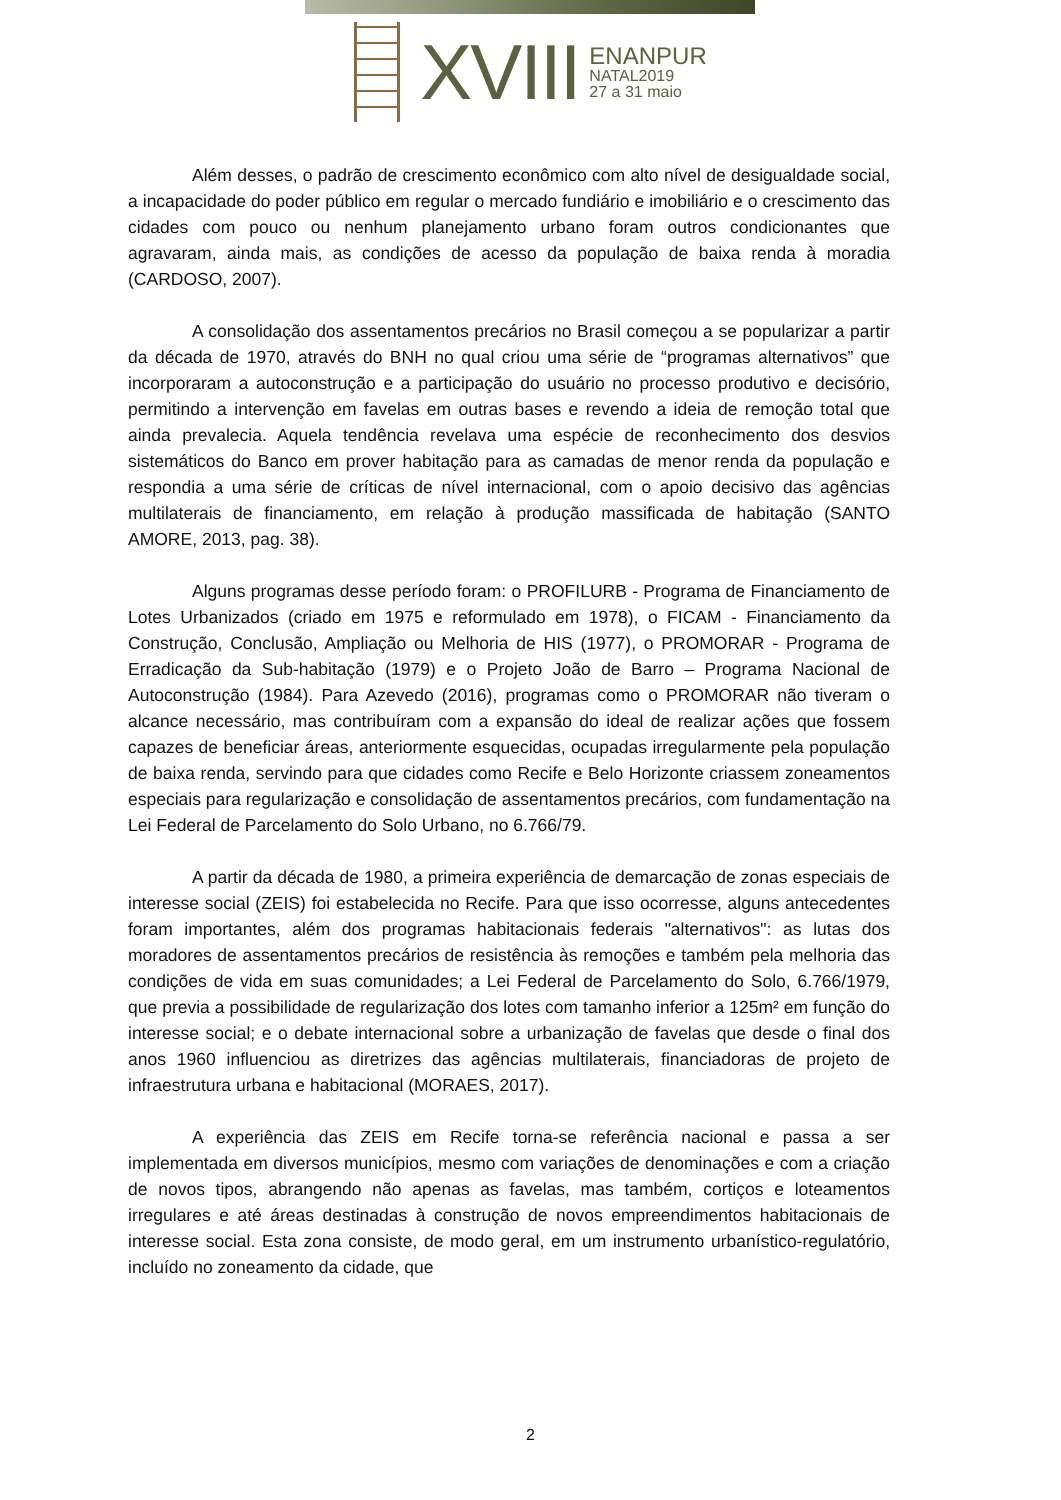XVIII
ENANPUR
NATAL2019
27 a 31 maio
Além desses, o padrão de crescimento econômico com alto nível de desigualdade social, a incapacidade do poder público em regular o mercado fundiário e imobiliário e o crescimento das cidades com pouco ou nenhum planejamento urbano foram outros condicionantes que agravaram, ainda mais, as condições de acesso da população de baixa renda à moradia (CARDOSO, 2007).
A consolidação dos assentamentos precários no Brasil começou a se popularizar a partir da década de 1970, através do BNH no qual criou uma série de “programas alternativos” que incorporaram a autoconstrução e a participação do usuário no processo produtivo e decisório, permitindo a intervenção em favelas em outras bases e revendo a ideia de remoção total que ainda prevalecia. Aquela tendência revelava uma espécie de reconhecimento dos desvios sistemáticos do Banco em prover habitação para as camadas de menor renda da população e respondia a uma série de críticas de nível internacional, com o apoio decisivo das agências multilaterais de financiamento, em relação à produção massificada de habitação (SANTO AMORE, 2013, pag. 38).
Alguns programas desse período foram: o PROFILURB - Programa de Financiamento de Lotes Urbanizados (criado em 1975 e reformulado em 1978), o FICAM - Financiamento da Construção, Conclusão, Ampliação ou Melhoria de HIS (1977), o PROMORAR - Programa de Erradicação da Sub-habitação (1979) e o Projeto João de Barro – Programa Nacional de Autoconstrução (1984). Para Azevedo (2016), programas como o PROMORAR não tiveram o alcance necessário, mas contribuíram com a expansão do ideal de realizar ações que fossem capazes de beneficiar áreas, anteriormente esquecidas, ocupadas irregularmente pela população de baixa renda, servindo para que cidades como Recife e Belo Horizonte criassem zoneamentos especiais para regularização e consolidação de assentamentos precários, com fundamentação na Lei Federal de Parcelamento do Solo Urbano, no 6.766/79.
A partir da década de 1980, a primeira experiência de demarcação de zonas especiais de interesse social (ZEIS) foi estabelecida no Recife. Para que isso ocorresse, alguns antecedentes foram importantes, além dos programas habitacionais federais "alternativos": as lutas dos moradores de assentamentos precários de resistência às remoções e também pela melhoria das condições de vida em suas comunidades; a Lei Federal de Parcelamento do Solo, 6.766/1979, que previa a possibilidade de regularização dos lotes com tamanho inferior a 125m² em função do interesse social; e o debate internacional sobre a urbanização de favelas que desde o final dos anos 1960 influenciou as diretrizes das agências multilaterais, financiadoras de projeto de infraestrutura urbana e habitacional (MORAES, 2017).
A experiência das ZEIS em Recife torna-se referência nacional e passa a ser implementada em diversos municípios, mesmo com variações de denominações e com a criação de novos tipos, abrangendo não apenas as favelas, mas também, cortiços e loteamentos irregulares e até áreas destinadas à construção de novos empreendimentos habitacionais de interesse social. Esta zona consiste, de modo geral, em um instrumento urbanístico-regulatório, incluído no zoneamento da cidade, que
2